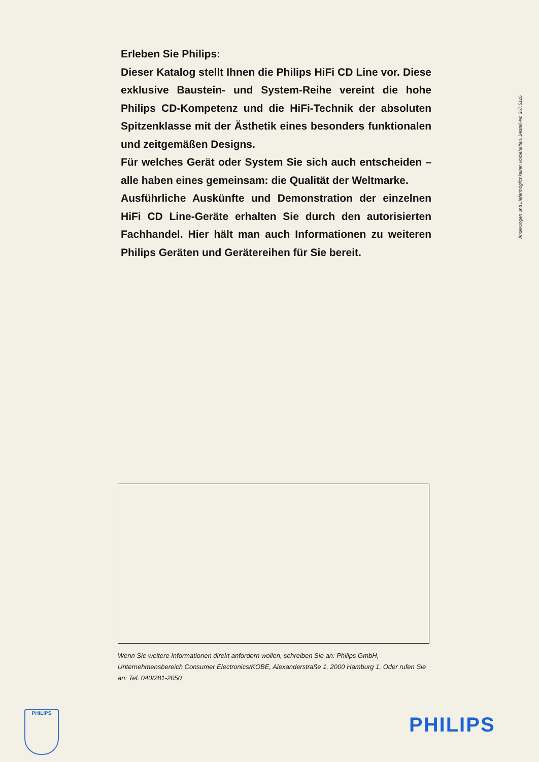Erleben Sie Philips:
Dieser Katalog stellt Ihnen die Philips HiFi CD Line vor. Diese exklusive Baustein- und System-Reihe vereint die hohe Philips CD-Kompetenz und die HiFi-Technik der absoluten Spitzenklasse mit der Ästhetik eines besonders funktionalen und zeitgemäßen Designs.
Für welches Gerät oder System Sie sich auch entscheiden – alle haben eines gemeinsam: die Qualität der Weltmarke.
Ausführliche Auskünfte und Demonstration der einzelnen HiFi CD Line-Geräte erhalten Sie durch den autorisierten Fachhandel. Hier hält man auch Informationen zu weiteren Philips Geräten und Gerätereihen für Sie bereit.
Änderungen und Liefermöglichkeiten vorbehalten. Bestell-Nr. 367.5116
Wenn Sie weitere Informationen direkt anfordern wollen, schreiben Sie an: Philips GmbH, Unternehmensbereich Consumer Electronics/KOBE, Alexanderstraße 1, 2000 Hamburg 1, Oder rufen Sie an: Tel. 040/281-2050
PHILIPS
PHILIPS